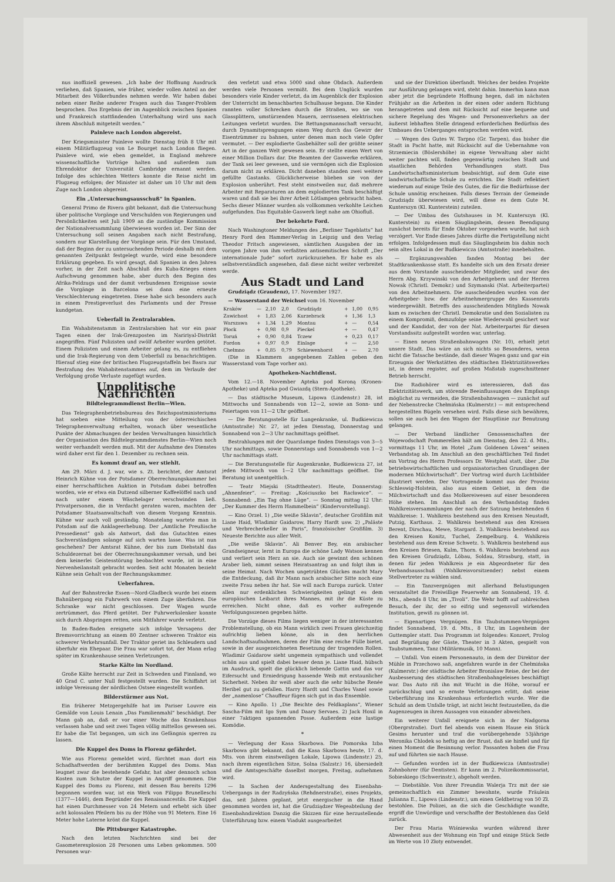nus inoffiziell gewesen. „Ich habe der Hoffnung Ausdruck verliehen, daß Spanien, wie früher, wieder vollen Anteil an der Mitarbeit des Völkerbundes nehmen werde. Wir haben dabei neben einer Reihe anderer Fragen auch das Tanger-Problem besprochen. Das Ergebnis der im Augenblick zwischen Spanien und Frankreich stattfindenden Unterhaltung wird uns nach ihrem Abschluß mitgeteilt werden.“
Painleve nach London abgereist.
Der Kriegsminister Painleve wollte Dienstag früh 8 Uhr mit einem Militärflugzeug von Le Bourget nach London fliegen. Painleve wird, wie eben gemeldet, in England mehrere wissenschaftliche Vorträge halten und außerdem zum Ehrendoktor der Universität Cambridge ernannt werden. Infolge des schlechten Wetters konnte die Reise nicht im Flugzeug erfolgen; der Minister ist daher um 10 Uhr mit dem Zuge nach London abgereist.
Ein „Untersuchungsausschuß“ in Spanien.
General Primo de Rivera gibt bekannt, daß die Untersuchung über politische Vorgänge und Verschulden von Regierungen und Persönlichkeiten seit Juli 1909 an die zuständige Kommission der Nationalversammlung überwiesen worden ist. Der Sinn der Untersuchung soll seinen Angaben nach nicht Bestrafung, sondern nur Klarstellung der Vorgänge sein. Für den Umstand, daß der Beginn der zu untersuchenden Periode deshalb mit dem genannten Zeitpunkt festgelegt wurde, wird eine besondere Erklärung gegeben. Es wird gesagt, daß Spanien in den Jahren vorher, in der Zeit nach Abschluß des Kuba-Krieges einen Aufschwung genommen habe, aber durch den Beginn des Afrika-Feldzugs und der damit verbundenen Ereignisse sowie die Vorgänge in Barcelona sei dann eine erneute Verschlechterung eingetreten. Diese habe sich besonders auch in einem Prestigeverlust des Parlaments und der Presse kundgetan.
Ueberfall in Zentralarabien.
Ein Wahabitenstamm in Zentralarabien hat vor ein paar Tagen einen der Irak-Grenzposten im Naririyal-Distrikt angegriffen. Fünf Polizisten und zwölf Arbeiter wurden getötet. Einem Polizisten und einem Arbeiter gelang es, zu entfliehen und die Irak-Regierung von dem Ueberfall zu benachrichtigen. Hierauf stieg eine der britischen Flugzeugstaffeln bei Basra zur Bestrafung des Wahabitenstammes auf, dem im Verlaufe der Verfolgung große Verluste zugefügt wurden.
Unpolitische Nachrichten
Bildtelegrammdienst Berlin—Wien.
Das Telegraphenbetriebsbureau des Reichspostministeriums hat soeben eine Mitteilung von der österreichischen Telegraphenverwaltung erhalten, wonach über wesentliche Punkte der Abmachungen der beiden Verwaltungen hinsichtlich der Organisation des Bildtelegrammdienstes Berlin—Wien noch weiter verhandelt werden muß. Mit der Aufnahme des Dienstes wird daher erst für den 1. Dezember zu rechnen sein.
Es kommt drauf an, wer stiehlt.
Am 29. März d. J. war, wie s. Zt. berichtet, der Amtsrat Heinrich Kühne von der Potsdamer Oberrechnungskammer bei einer herrschaftlichen Auktion in Potsdam dabei betroffen worden, wie er etwa ein Dutzend silberner Kaffeelöffel nach und nach unter einem Wäschelager verschwinden ließ. Privatpersonen, die in Verdacht geraten waren, machten der Potsdamer Staatsanwaltschaft von diesem Vorgang Kenntnis. Kühne war auch voll geständig. Monatelang wartete man in Potsdam auf die Anklageerhebung. Der „Amtliche Preußische Pressedienst“ gab als Antwort, daß das Gutachten eines Sachverständigen solange auf sich warten lasse. Was ist nun geschehen? Der Amtsrat Kühne, der bis zum Diebstahl das Schuldezernat bei der Oberrechnungskammer versah, und bei dem keinerlei Geistesstörung beobachtet wurde, ist in eine Nervenheilanstalt gebracht worden. Seit acht Monaten bezieht Kühne sein Gehalt von der Rechnungskammer.
Ueberfahren.
Auf der Bahnstrecke Essen—Nord-Gladbeck wurde bei einem Bahnübergang ein Fuhrwerk von einem Zuge überfahren. Die Schranke war nicht geschlossen. Der Wagen wurde zertrümmert, das Pferd getötet. Der Fuhrwerkslenker konnte sich durch Abspringen retten, sein Mitfahrer wurde verletzt.
In Baden-Baden ereignete sich infolge Versagens der Bremsvorrichtung an einem 80 Zentner schweren Traktor ein schwerer Verkehrsunfall. Der Traktor geriet ins Schleudern und überfuhr ein Ehepaar. Die Frau war sofort tot, der Mann erlag später im Krankenhause seinen Verletzungen.
Starke Kälte im Nordland.
Große Kälte herrscht zur Zeit in Schweden und Finnland, wo 40 Grad C. unter Null festgestellt wurden. Die Schiffahrt ist infolge Vereisung der nördlichen Ostsee eingestellt worden.
Bilderstürmer aus Not.
Ein früherer Metzgergehilfe hat im Pariser Louvre ein Gemälde von Louis Lenain „Das Familienmahl“ beschädigt. Der Mann gab an, daß er vor einer Woche das Krankenhaus verlassen habe und seit zwei Tagen völlig mittellos gewesen sei. Er habe die Tat begangen, um sich ins Gefängnis sperren zu lassen.
Die Kuppel des Doms in Florenz gefährdet.
Wie aus Florenz gemeldet wird, fürchtet man dort ein Schadhaftwerden der berühmten Kuppel des Doms. Man leugnet zwar die bestehende Gefahr, hat aber dennoch schon Kosten zum Schutze der Kuppel in Angriff genommen. Die Kuppel des Doms zu Florenz, mit dessen Bau bereits 1296 begonnen worden war, ist ein Werk von Filippo Brunelleschi (1377—1446), dem Begründer des Renaissancestils. Die Kuppel hat einen Durchmesser von 24 Metern und erhebt sich über acht kolossalen Pfeilern bis zu der Höhe von 91 Metern. Eine 16 Meter hohe Laterne krönt die Kuppel.
Die Pittsburger Katastrophe.
Nach den letzten Nachrichten sind bei der Gasometerexplosion 28 Personen ums Leben gekommen. 500 Personen wur-
den verletzt und etwa 5000 sind ohne Obdach. Außerdem werden viele Personen vermißt. Bei dem Unglück wurden besonders viele Kinder verletzt, da im Augenblick der Explosion der Unterricht im benachbarten Schulhause begann. Die Kinder rannten voller Schrecken durch die Straßen, wo sie von Glassplittern, umstürzenden Mauern, zerrissenen elektrischen Leitungen verletzt wurden. Die Rettungsmannschaft versucht, durch Dynamitsprengungen einen Weg durch das Gewirr der Eisentrümmer zu bahnen, unter denen man noch viele Opfer vermutet. — Der explodierte Gasbehälter soll der größte seiner Art in der ganzen Welt gewesen sein. Er stellte einen Wert von einer Million Dollars dar. Die Beamten der Gaswerke erklären, der Tank sei leer gewesen, und sie vermögen sich die Explosion darum nicht zu erklären. Dicht daneben standen zwei weitere gefüllte Gastanks. Glücklicherweise blieben sie von der Explosion unberührt. Fest steht einstweilen nur, daß mehrere Arbeiter mit Reparaturen an dem explodierten Tank beschäftigt waren und daß sie bei ihrer Arbeit Lötlampen gebraucht haben. Sechs dieser Männer wurden als vollkommen verkohlte Leichen aufgefunden. Das Equitable-Gaswerk liegt nahe am Ohiofluß.
Der bekehrte Ford.
Nach Washingtoner Meldungen des „Berliner Tageblatts“ hat Henry Ford den Hammer-Verlag in Leipzig und den Verlag Theodor Fritsch angewiesen, sämtlichen Ausgaben der im vorigen Jahre von ihm verfaßten antisemitischen Schrift „Der internationale Jude“ sofort zurückzuziehen. Er habe es als selbstverständlich angesehen, daß diese nicht weiter verbreitet werde.
Aus Stadt und Land
Grudziądz (Graudenz), 17. November 1927.
— Wasserstand der Weichsel vom 16. November
| Kraków | — | 2,10 | 2,0 | Grudziądz | + | 1,00 | 0,95 |
| Zawichost | + | 1,83 | 2,06 | Kurzebrack | + | 1,36 | 1,3 |
| Warszawa | + | 1,34 | 1,29 | Montau | + | — | 0,54 |
| Płock | + | 0,98 | 0,9 | Pieckel | + | — | 0,47 |
| Toruń | + | 0,90 | 0,84 | Tczew | + | 0,23 | 0,17 |
| Fordon | + | 0,97 | 0,9 | Einlage | + | — | 2,50 |
| Chełmno | + | 0,85 | 0,79 | Schiewenhorst | + | — | 2,70 |
(Die in Klammern angegebenen Zahlen geben den Wasserstand vom Tage vorher an).
Apotheken-Nachtdienst.
Vom 12.—18. November Apteka pod Koroną (Kronen-Apotheke) und Apteka pod Gwiazdą (Stern-Apotheke).
— Das städtische Museum, Lipowa (Lindenstr.) 28, ist Mittwochs und Sonnabends von 12—2, sowie an Sonn- und Feiertagen von 11—2 Uhr geöffnet.
— Die Beratungsstelle für Lungenkranke, ul. Budkiewicza (Amtsstraße) Nr. 27, ist jeden Dienstag, Donnerstag und Sonnabend von 2—3 Uhr nachmittags geöffnet.
Bestrahlungen mit der Quarzlampe finden Dienstags von 3—5 Uhr nachmittags, sowie Donnerstags und Sonnabends von 1—2 Uhr nachmittags statt.
— Die Beratungsstelle für Augenkranke, Budkiewicza 27, ist jeden Mittwoch von 1—2 Uhr nachmittags geöffnet. Die Beratung ist unentgeltlich.
— Teatr Miejski (Stadttheater). Heute, Donnerstag: „Ahnenfeier“. — Freitag: „Kościuszko bei Racławice“. — Sonnabend: „Ein Tag ohne Lüge“. — Sonntag mittag 12 Uhr: „Der Kummer des Herrn Hammelbein“ (Kindervorstellung).
— Kino Orzeł. 1) „Die weiße Sklavin“, deutscher Großfilm mit Liane Haid, Wladimir Gaidarow, Harry Hardt usw. 2) „Paläste und Verbrecherkeller in Paris“, französischer Großfilm. 3) Neueste Berichte aus aller Welt.
„Die weiße Sklavin“. Ali Benver Bey, ein arabischer Grandseigneur, lernt in Europa die schöne Lady Watson kennen und verliert sein Herz an sie. Auch sie gewinnt den schönen Araber lieb, nimmt seinen Heiratsantrag an und folgt ihm in seine Heimat. Nach Wochen ungetrübten Glückes macht Mary die Entdeckung, daß ihr Mann nach arabischer Sitte noch eine zweite Frau neben ihr hat. Sie will nach Europa zurück. Unter allen nur erdenklichen Schwierigkeiten gelingt es dem europäischen Leibarzt ihres Mannes, mit ihr die Küste zu erreichen. Nicht ohne, daß es vorher aufregende Verfolgungsszenen gegeben hätte.
Die Vorzüge dieses Films liegen weniger in der interessanten Problemstellung, ob ein Mann wirklich zwei Frauen gleichzeitig aufrichtig lieben könne, als in den herrlichen Landschaftsaufnahmen, deren der Film eine reiche Fülle bietet, sowie in der ausgezeichneten Besetzung der tragenden Rollen. Wladimir Gaidarow sieht ungemein sympathisch und vollendet schön aus und spielt dabei besser denn je. Liane Haid, hübsch im Ausdruck, spielt die glücklich liebende Gattin und das vor Eifersucht und Erniedrigung hassende Weib mit erstaunlicher Sicherheit. Neben ihr weiß aber auch die sehr hübsche Renée Heribel gut zu gefallen. Harry Hardt und Charles Vanel sowie der „namenlose“ Chauffeur fügen sich gut in das Ensemble.
— Kino Apollo. 1) „Die Beichte des Feldkaplans“, Wiener Sascha-Film mit Igo Sym und Daary Servaes. 2) Jack Hoxil in einer 7aktigen spannenden Posse. Außerdem eine lustige Komödie.
*
— Verlegung der Kasa Skarbowa. Die Pomorska Izba Skarbowa gibt bekannt, daß die Kasa Skarbowa heute, 17. d. Mts. von ihrem einstweiligen Lokale, Lipowa (Lindenstr.) 25, nach ihrem eigentlichen Sitze, Solna (Salzstr.) 16, übersiedelt und die Amtsgeschäfte daselbst morgen, Freitag, aufnehmen wird.
— In Sachen der Andersgestaltung des Eisenbahn-Uebergangs in der Radzyńska (Rehdnerstraße), eines Projekts, das, seit Jahren geplant, jetzt energischer in die Hand genommen worden ist, hat die Grudziądzer Wegeabteilung der Eisenbahndirektion Danzig die Skizzen für eine herzustellende Unterführung bzw. einem Viadukt ausgearbeitet
und sie der Direktion überfandt. Welches der beiden Projekte zur Ausführung gelangen wird, steht dahin. Immerhin kann man aber jetzt die begründete Hoffnung hegen, daß im nächsten Frühjahr an die Arbeiten in der einen oder andern Richtung herangetreten und dem mit Rücksicht auf eine bequeme und sichere Regelung des Wagen- und Personenverkehrs an der äußerst lebhaften Stelle dringend erforderlichen Bedürfnis des Umbaues des Ueberganges entsprochen werden wird.
— Wegen des Gutes W. Tarpno (Gr. Tarpen), das bisher die Stadt in Pacht hatte, mit Rücksicht auf die Uebernahme von Strzemiecin (Böslershöhe) in eigene Verwaltung aber nicht weiter pachten will, finden gegenwärtig zwischen Stadt und staatlichen Behörden Verhandlungen statt. Das Landwirtschaftsministerium beabsichtigt, auf dem Gute eine landwirtschaftliche Schule zu errichten. Die Stadt reflektiert wiederum auf einige Teile des Gutes, die für die Bedürfnisse der Schule unnötig erscheinen. Falls dieses Terrain der Gemeinde Grudziądz überwiesen wird, will diese es dem Gute M. Kunterszyn (Kl. Kunterstein) zuteilen.
— Der Umbau des Gutshauses in M. Kunterszyn (Kl. Kunterstein) zu einem Säuglingsheim, dessen Beendigung zunächst bereits für Ende Oktober vorgesehen wurde, hat sich verzögert. Vor Ende dieses Jahres dürfte die Fertigstellung nicht erfolgen. Infolgedessen muß das Säuglingsheim bis dahin noch sein altes Lokal in der Budkiewicza (Amtsstraße) innebehalten.
— Ergänzungswahlen fanden Montag bei der Stadtkrankenkasse statt. Es handelte sich um den Ersatz dreier aus dem Vorstande ausscheidender Mitglieder, und zwar des Herrn Abg. Krzywinski von den Arbeitgebern und der Herren Nowak (Christl. Demokr.) und Szymanski (Nat. Arbeiterpartei) von den Arbeitnehmern. Die ausscheidenden wurden von der Arbeitgeber- bzw. der Arbeitnehmergruppe des Kassenrats wiedergewählt. Betreffs des ausscheidenden Mitglieds Nowak kam es zwischen der Christl. Demokratie und den Sozialisten zu einem Kompromiß, demzufolge seine Wiederwahl gesichert war und der Kandidat, der von der Nat. Arbeiterpartei für diesen Vorstandssitz aufgestellt worden war, unterlag.
— Einen neuen Straßenbahnwagen (Nr. 10), erhielt jetzt unsere Stadt. Das wäre an sich nichts so Besonderes, wenn nicht die Tatsache bestände, daß dieser Wagen ganz und gar ein Erzeugnis der Werkstätten des städtischen Elektrizitätswerkes ist, in denen register, auf großen Maßstab zugeschnittener Betrieb herrscht.
Die Radiohörer wird es interessieren, daß das Elektrizitätswerk, um störende Beeinflussungen des Empfangs möglichst zu vermeiden, die Straßenbahnwagen — zunächst auf der Nebenstrecke Chełmińska (Kulmerstr.) — mit entsprechend hergestellten Bügeln versehen wird. Falls diese sich bewähren, sollen sie auch bei den Wagen der Hauptlinie zur Benutzung gelangen.
— Der Verband ländlicher Genossenschaften der Wojewodschaft Pommerellen hält am Dienstag, den 22. d. Mts., vormittags 11 Uhr, im Hotel „Zum Goldenen Löwen“ seinen Verbandstag ab. Im Anschluß an den geschäftlichen Teil findet ein Vortrag des Herrn Professors Dr. Westphal statt, über „Die betriebswirtschaftlichen und organisatorischen Grundlagen der modernen Milchwirtschaft“. Der Vortrag wird durch Lichtbilder illustriert werden. Der Vortragende kommt aus der Provinz Schleswig-Holstein, also aus einem Gebiet, in dem die Milchwirtschaft und das Molkereiwesen auf einer besonderen Höhe stehen. Im Anschluß an den Verbandstag finden Wahlkreisversammlungen der nach der Satzung bestehenden 6 Wahlkreise: 1. Wahlkreis bestehend aus den Kreisen Neustadt, Putzig, Karthaus. 2. Wahlkreis bestehend aus den Kreisen Berent, Dirschau, Mewe, Stargard. 3. Wahlkreis bestehend aus den Kreisen Konitz, Tuchel, Zempelburg. 4. Wahlkreis bestehend aus dem Kreise Schwetz. 5. Wahlkreis bestehend aus den Kreisen Briesen, Kulm, Thorn. 6. Wahlkreis bestehend aus den Kreisen Grudziądz, Löbau, Soldau, Strasburg, statt, in denen für jeden Wahlkreis je ein Abgeordneter für den Verbandsausschuß (Wahlkreisvorsitzender) nebst einem Stellvertreter zu wählen sind.
— Ein Tanzvergnügen mit allerhand Belustigungen veranstaltet die Freiwillige Feuerwehr am Sonnabend, 19. d. Mts., abends 8 Uhr, im „Tivoli“. Die Wehr hofft auf zahlreichen Besuch, der ihr, der so eifrig und segensvoll wirkenden Institution, gewiß zu gönnen ist.
— Eigenartiges Vergnügen. Ein Taubstummen-Vergnügen findet Sonnabend, 19. d. Mts., 8 Uhr, im Logenheim der Guttempler statt. Das Programm ist folgendes: Konzert, Prolog und Begrüßung der Gäste, Theater in 3 Akten, gespielt von Taubstummen, Tanz (Militärmusik, 10 Mann).
— Unfall. Von einem Personenauto, in dem der Direktor der Mühle in Przechowo saß, angefahren wurde in der Chełmińska (Kulmerstr.) der städtische Arbeiter Bronislaw Reise, der bei der Ausbesserung des städtischen Straßenbahngeleises beschäftigt war. Das Auto riß ihn mit Wucht in die Höhe, worauf er zurückschlug und so ernste Verletzungen erlitt, daß seine Ueberführung ins Krankenhaus erforderlich wurde. Wer die Schuld an dem Unfalle trägt, ist nicht leicht festzustellen, da die Augenzeugen in ihren Aussagen von einander abweichen.
Ein weiterer Unfall ereignete sich in der Nadgorna (Obergrstraße). Dort fiel abends von einem Hause ein Stück Gesims herunter und traf die vorübergehende 53jährige Weronika Chlodek so heftig an der Brust, daß sie hinfiel und für einen Moment die Besinnung verlor. Passanten hoben die Frau auf und führten sie nach Hause.
— Gefunden worden ist in der Budkiewicza (Amtsstraße) Zahnbohrer (für Dentisten). Er kann im 2. Polizeikommissariat, Sobieskiego (Schwerinstr.), abgeholt werden.
— Diebstähle. Von ihrer Freundin Walerja Trz mit der sie gemeinschaftlich ein Zimmer bewohnte, wurde Fräulein Julianna E., Lipowa (Lindenstr.), um einen Geldbetrag von 50 Zł. bestohlen. Die Polizei, an die sich die Geschädigte wandte, ergriff die Unwürdige und verschaffte der Bestohlenen das Geld zurück.
Der Frau Maria Wiśniewska wurden während ihrer Abwesenheit aus der Wohnung ein Topf und einige Stück Seife im Werte von 10 Złoty entwendet.